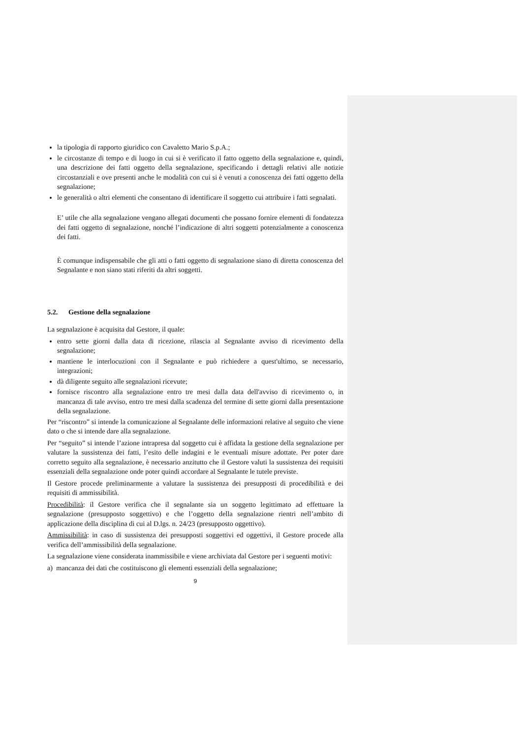la tipologia di rapporto giuridico con Cavaletto Mario S.p.A.;
le circostanze di tempo e di luogo in cui si è verificato il fatto oggetto della segnalazione e, quindi, una descrizione dei fatti oggetto della segnalazione, specificando i dettagli relativi alle notizie circostanziali e ove presenti anche le modalità con cui si è venuti a conoscenza dei fatti oggetto della segnalazione;
le generalità o altri elementi che consentano di identificare il soggetto cui attribuire i fatti segnalati.
E’ utile che alla segnalazione vengano allegati documenti che possano fornire elementi di fondatezza dei fatti oggetto di segnalazione, nonché l’indicazione di altri soggetti potenzialmente a conoscenza dei fatti.
È comunque indispensabile che gli atti o fatti oggetto di segnalazione siano di diretta conoscenza del Segnalante e non siano stati riferiti da altri soggetti.
5.2. Gestione della segnalazione
La segnalazione è acquisita dal Gestore, il quale:
entro sette giorni dalla data di ricezione, rilascia al Segnalante avviso di ricevimento della segnalazione;
mantiene le interlocuzioni con il Segnalante e può richiedere a quest'ultimo, se necessario, integrazioni;
dà diligente seguito alle segnalazioni ricevute;
fornisce riscontro alla segnalazione entro tre mesi dalla data dell'avviso di ricevimento o, in mancanza di tale avviso, entro tre mesi dalla scadenza del termine di sette giorni dalla presentazione della segnalazione.
Per “riscontro” si intende la comunicazione al Segnalante delle informazioni relative al seguito che viene dato o che si intende dare alla segnalazione.
Per “seguito” si intende l’azione intrapresa dal soggetto cui è affidata la gestione della segnalazione per valutare la sussistenza dei fatti, l’esito delle indagini e le eventuali misure adottate. Per poter dare corretto seguito alla segnalazione, è necessario anzitutto che il Gestore valuti la sussistenza dei requisiti essenziali della segnalazione onde poter quindi accordare al Segnalante le tutele previste.
Il Gestore procede preliminarmente a valutare la sussistenza dei presupposti di procedibilità e dei requisiti di ammissibilità.
Procedibilità: il Gestore verifica che il segnalante sia un soggetto legittimato ad effettuare la segnalazione (presupposto soggettivo) e che l’oggetto della segnalazione rientri nell’ambito di applicazione della disciplina di cui al D.lgs. n. 24/23 (presupposto oggettivo).
Ammissibilità: in caso di sussistenza dei presupposti soggettivi ed oggettivi, il Gestore procede alla verifica dell’ammissibilità della segnalazione.
La segnalazione viene considerata inammissibile e viene archiviata dal Gestore per i seguenti motivi:
a) mancanza dei dati che costituiscono gli elementi essenziali della segnalazione;
9